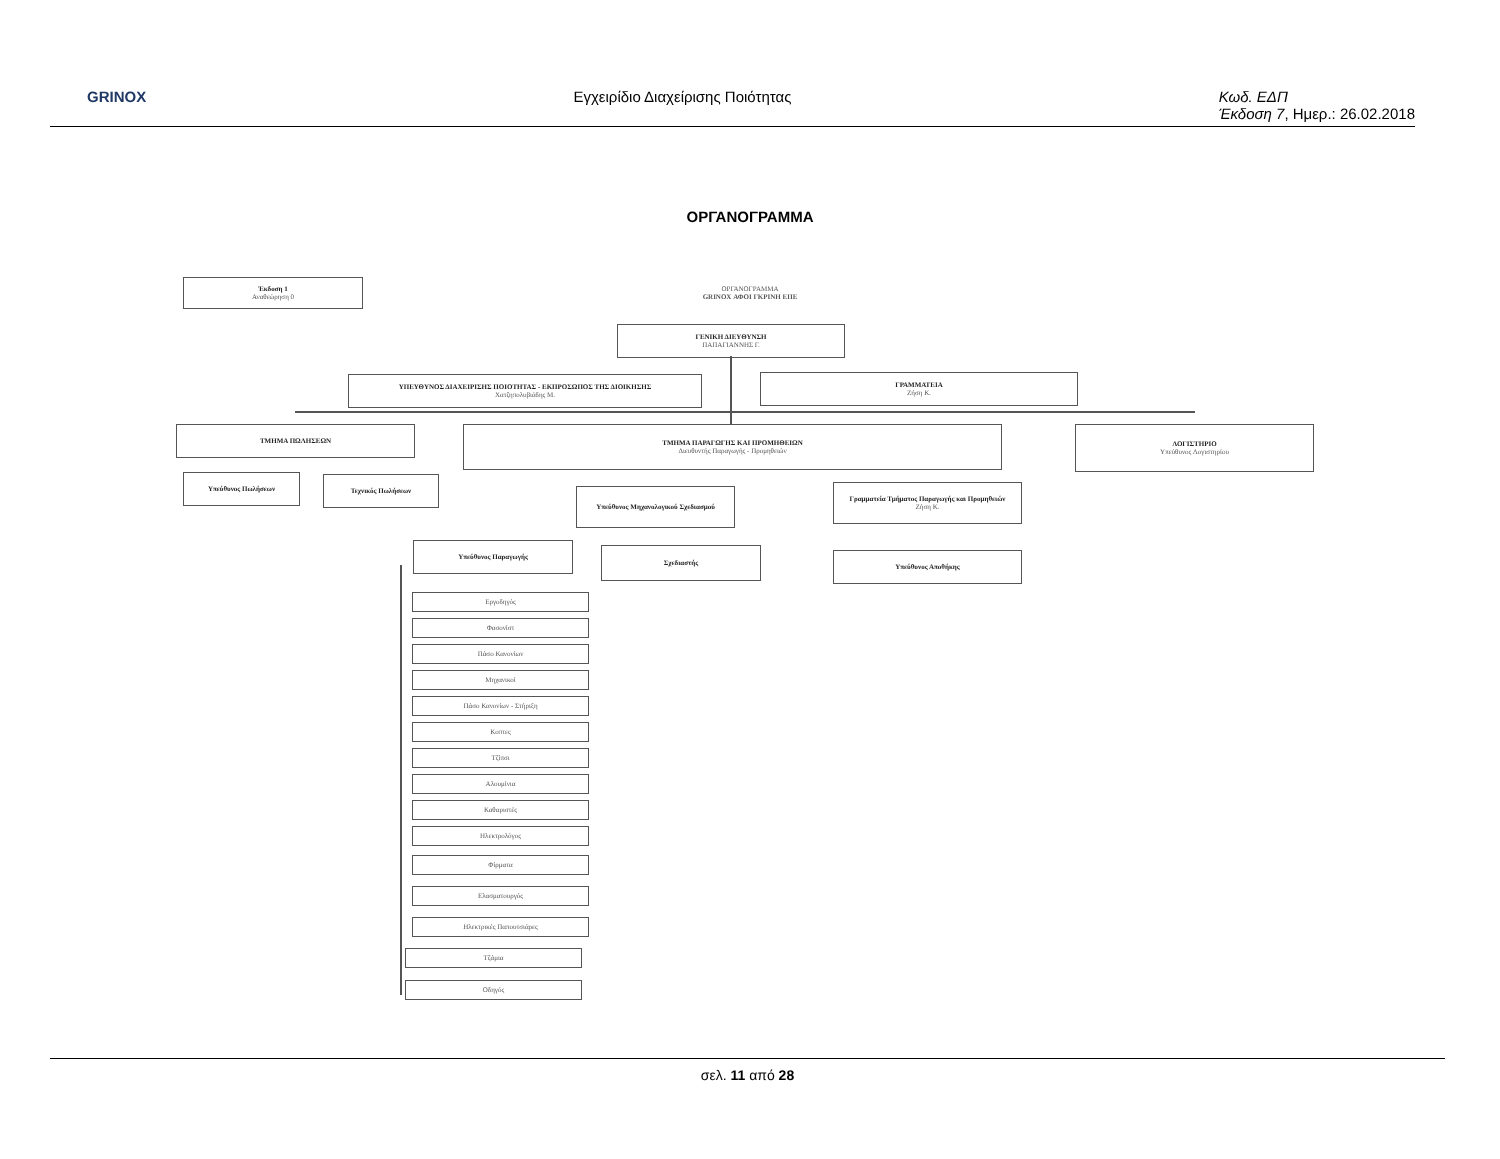GRINOX Εγχειρίδιο Διαχείρισης Ποιότητας Κωδ. ΕΔΠ
Έκδοση 7, Ημερ.: 26.02.2018
ΟΡΓΑΝΟΓΡΑΜΜΑ
Έκδοση 1
Αναθεώρηση 0
ΟΡΓΑΝΟΓΡΑΜΜΑ
GRINOX ΑΦΟΙ ΓΚΡΙΝΗ ΕΠΕ
ΓΕΝΙΚΗ ΔΙΕΥΘΥΝΣΗ
ΠΑΠΑΓΙΑΝΝΗΣ Γ.
ΥΠΕΥΘΥΝΟΣ ΔΙΑΧΕΙΡΙΣΗΣ ΠΟΙΟΤΗΤΑΣ - ΕΚΠΡΟΣΩΠΟΣ ΤΗΣ ΔΙΟΙΚΗΣΗΣ
Χατζηπολυβιάδης Μ.
ΓΡΑΜΜΑΤΕΙΑ
Ζήση Κ.
ΤΜΗΜΑ ΠΩΛΗΣΕΩΝ ΤΜΗΜΑ ΠΑΡΑΓΩΓΗΣ ΚΑΙ ΠΡΟΜΗΘΕΙΩΝ
Διευθυντής Παραγωγής - Προμηθειών
ΛΟΓΙΣΤΗΡΙΟ
Υπεύθυνος Λογιστηρίου
Υπεύθυνος Πωλήσεων Τεχνικός Πωλήσεων
Υπεύθυνος Μηχανολογικού Σχεδιασμού
Γραμματεία Τμήματος Παραγωγής και Προμηθειών
Ζήση Κ.
Υπεύθυνος Παραγωγής
Σχεδιαστής
Υπεύθυνος Αποθήκης
Εργοδηγός
Φασονίστ
Πάσο Κανονίων
Μηχανικοί
Πάσο Κανονίων - Στήριξη
Κοπτες
Τζίπσι
Αλουμίνια
Καθαριστές
Ηλεκτρολόγος
Φίρματα
Ελασματουργός
Ηλεκτρικές Παπουτσιάρες
Τζάμια
Οδηγός
σελ. 11 από 28